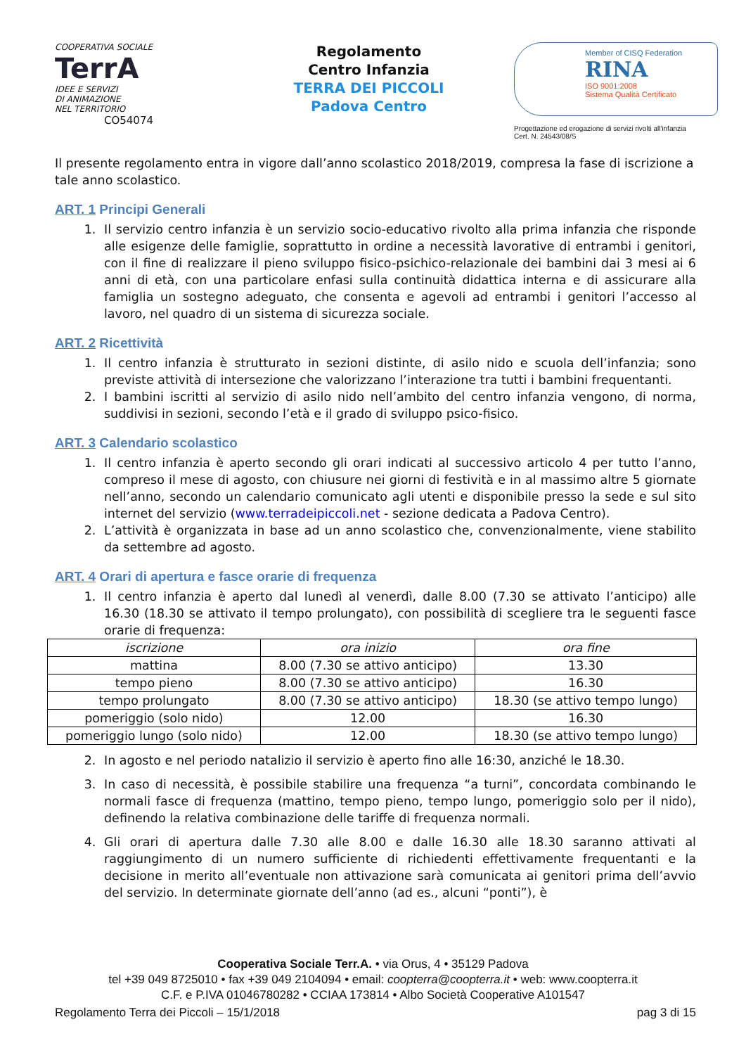COOPERATIVA SOCIALE
TerrA
IDEE E SERVIZI
DI ANIMAZIONE
NEL TERRITORIO CO54074
Regolamento
Centro Infanzia
TERRA DEI PICCOLI
Padova Centro
Member of CISQ Federation
RINA
ISO 9001:2008
Sistema Qualità Certificato
Progettazione ed erogazione di servizi rivolti all'infanzia
Cert. N. 24543/08/S
Il presente regolamento entra in vigore dall’anno scolastico 2018/2019, compresa la fase di iscrizione a tale anno scolastico.
ART. 1 Principi Generali
1. Il servizio centro infanzia è un servizio socio-educativo rivolto alla prima infanzia che risponde alle esigenze delle famiglie, soprattutto in ordine a necessità lavorative di entrambi i genitori, con il fine di realizzare il pieno sviluppo fisico-psichico-relazionale dei bambini dai 3 mesi ai 6 anni di età, con una particolare enfasi sulla continuità didattica interna e di assicurare alla famiglia un sostegno adeguato, che consenta e agevoli ad entrambi i genitori l’accesso al lavoro, nel quadro di un sistema di sicurezza sociale.
ART. 2 Ricettività
1. Il centro infanzia è strutturato in sezioni distinte, di asilo nido e scuola dell’infanzia; sono previste attività di intersezione che valorizzano l’interazione tra tutti i bambini frequentanti.
2. I bambini iscritti al servizio di asilo nido nell’ambito del centro infanzia vengono, di norma, suddivisi in sezioni, secondo l’età e il grado di sviluppo psico-fisico.
ART. 3 Calendario scolastico
1. Il centro infanzia è aperto secondo gli orari indicati al successivo articolo 4 per tutto l’anno, compreso il mese di agosto, con chiusure nei giorni di festività e in al massimo altre 5 giornate nell’anno, secondo un calendario comunicato agli utenti e disponibile presso la sede e sul sito internet del servizio (www.terradeipiccoli.net - sezione dedicata a Padova Centro).
2. L’attività è organizzata in base ad un anno scolastico che, convenzionalmente, viene stabilito da settembre ad agosto.
ART. 4 Orari di apertura e fasce orarie di frequenza
1. Il centro infanzia è aperto dal lunedì al venerdì, dalle 8.00 (7.30 se attivato l’anticipo) alle 16.30 (18.30 se attivato il tempo prolungato), con possibilità di scegliere tra le seguenti fasce orarie di frequenza:
| iscrizione | ora inizio | ora fine |
| mattina | 8.00 (7.30 se attivo anticipo) | 13.30 |
| tempo pieno | 8.00 (7.30 se attivo anticipo) | 16.30 |
| tempo prolungato | 8.00 (7.30 se attivo anticipo) | 18.30 (se attivo tempo lungo) |
| pomeriggio (solo nido) | 12.00 | 16.30 |
| pomeriggio lungo (solo nido) | 12.00 | 18.30 (se attivo tempo lungo) |
2. In agosto e nel periodo natalizio il servizio è aperto fino alle 16:30, anziché le 18.30.
3. In caso di necessità, è possibile stabilire una frequenza “a turni”, concordata combinando le normali fasce di frequenza (mattino, tempo pieno, tempo lungo, pomeriggio solo per il nido), definendo la relativa combinazione delle tariffe di frequenza normali.
4. Gli orari di apertura dalle 7.30 alle 8.00 e dalle 16.30 alle 18.30 saranno attivati al raggiungimento di un numero sufficiente di richiedenti effettivamente frequentanti e la decisione in merito all’eventuale non attivazione sarà comunicata ai genitori prima dell’avvio del servizio. In determinate giornate dell’anno (ad es., alcuni “ponti”), è
Cooperativa Sociale Terr.A. • via Orus, 4 • 35129 Padova
tel +39 049 8725010 • fax +39 049 2104094 • email: coopterra@coopterra.it • web: www.coopterra.it
C.F. e P.IVA 01046780282 • CCIAA 173814 • Albo Società Cooperative A101547
Regolamento Terra dei Piccoli – 15/1/2018 pag 3 di 15